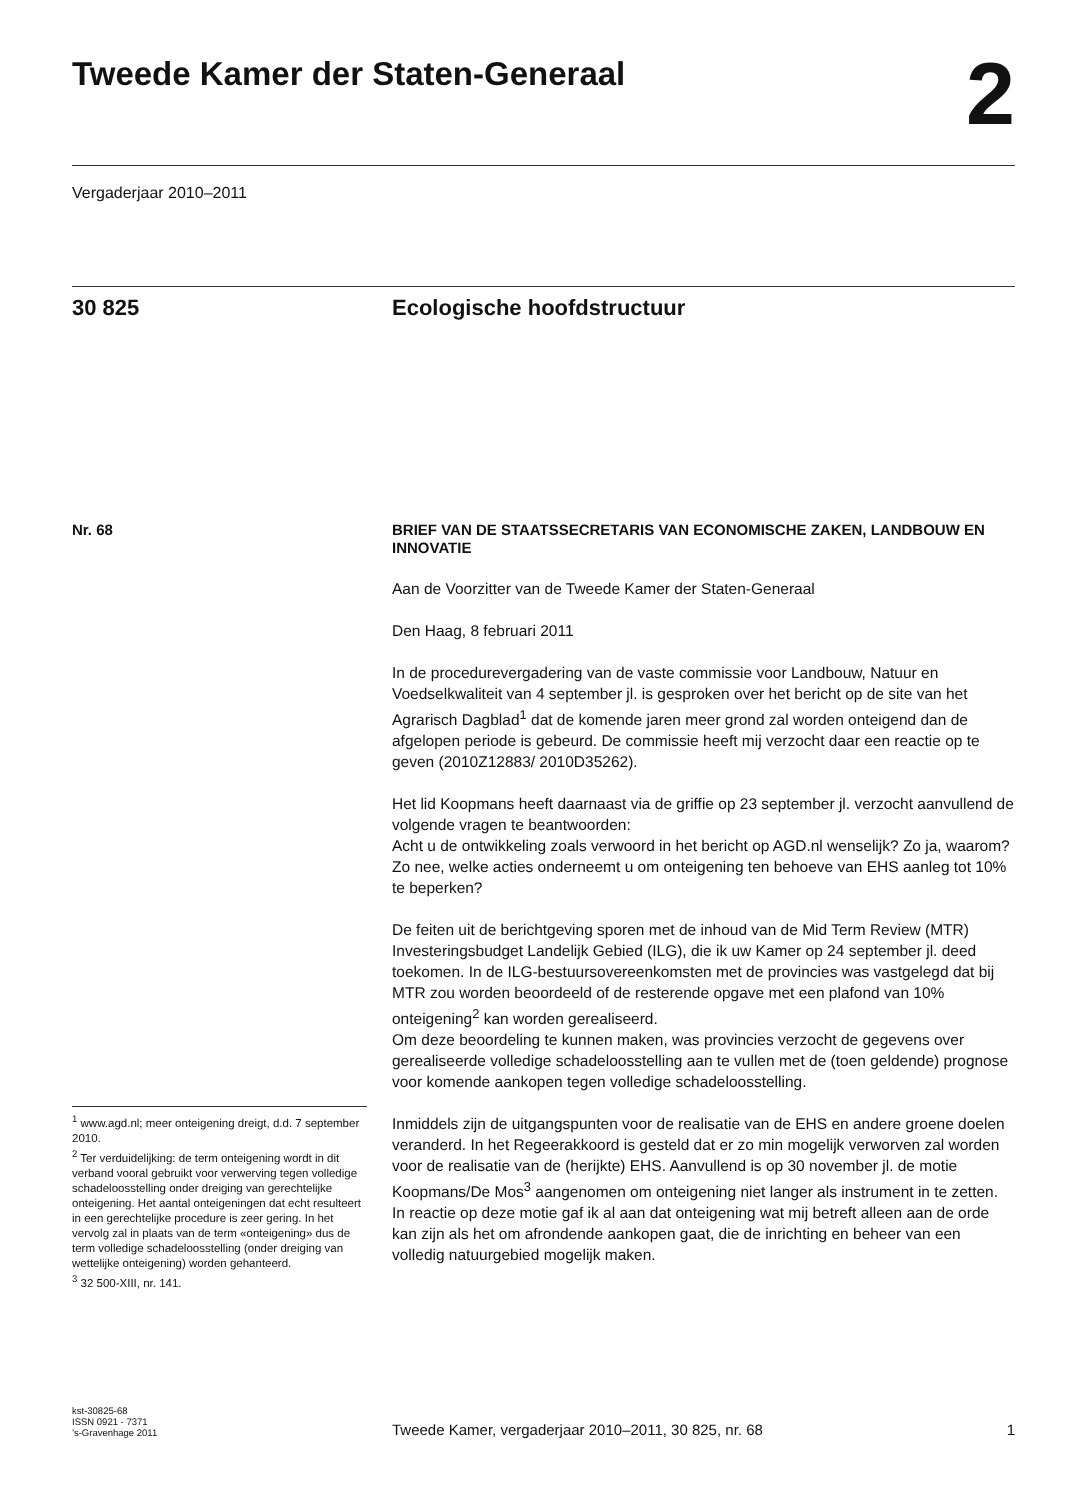Tweede Kamer der Staten-Generaal
2
Vergaderjaar 2010–2011
30 825 Ecologische hoofdstructuur
Nr. 68
<sup>1</sup> www.agd.nl; meer onteigening dreigt, d.d. 7 september 2010.
<sup>2</sup> Ter verduidelijking: de term onteigening wordt in dit verband vooral gebruikt voor verwerving tegen volledige schadeloosstelling onder dreiging van gerechtelijke onteigening. Het aantal onteigeningen dat echt resulteert in een gerechtelijke procedure is zeer gering. In het vervolg zal in plaats van de term «onteigening» dus de term volledige schadeloosstelling (onder dreiging van wettelijke onteigening) worden gehanteerd.
<sup>3</sup> 32 500-XIII, nr. 141.
BRIEF VAN DE STAATSSECRETARIS VAN ECONOMISCHE ZAKEN, LANDBOUW EN INNOVATIE
Aan de Voorzitter van de Tweede Kamer der Staten-Generaal
Den Haag, 8 februari 2011
In de procedurevergadering van de vaste commissie voor Landbouw, Natuur en Voedselkwaliteit van 4 september jl. is gesproken over het bericht op de site van het Agrarisch Dagblad<sup>1</sup> dat de komende jaren meer grond zal worden onteigend dan de afgelopen periode is gebeurd. De commissie heeft mij verzocht daar een reactie op te geven (2010Z12883/ 2010D35262).
Het lid Koopmans heeft daarnaast via de griffie op 23 september jl. verzocht aanvullend de volgende vragen te beantwoorden:
Acht u de ontwikkeling zoals verwoord in het bericht op AGD.nl wenselijk? Zo ja, waarom? Zo nee, welke acties onderneemt u om onteigening ten behoeve van EHS aanleg tot 10% te beperken?
De feiten uit de berichtgeving sporen met de inhoud van de Mid Term Review (MTR) Investeringsbudget Landelijk Gebied (ILG), die ik uw Kamer op 24 september jl. deed toekomen. In de ILG-bestuursovereenkomsten met de provincies was vastgelegd dat bij MTR zou worden beoordeeld of de resterende opgave met een plafond van 10% onteigening<sup>2</sup> kan worden gerealiseerd.
Om deze beoordeling te kunnen maken, was provincies verzocht de gegevens over gerealiseerde volledige schadeloosstelling aan te vullen met de (toen geldende) prognose voor komende aankopen tegen volledige schadeloosstelling.
Inmiddels zijn de uitgangspunten voor de realisatie van de EHS en andere groene doelen veranderd. In het Regeerakkoord is gesteld dat er zo min mogelijk verworven zal worden voor de realisatie van de (herijkte) EHS. Aanvullend is op 30 november jl. de motie Koopmans/De Mos<sup>3</sup> aangenomen om onteigening niet langer als instrument in te zetten. In reactie op deze motie gaf ik al aan dat onteigening wat mij betreft alleen aan de orde kan zijn als het om afrondende aankopen gaat, die de inrichting en beheer van een volledig natuurgebied mogelijk maken.
kst-30825-68
ISSN 0921 - 7371
’s-Gravenhage 2011
Tweede Kamer, vergaderjaar 2010–2011, 30 825, nr. 68
1